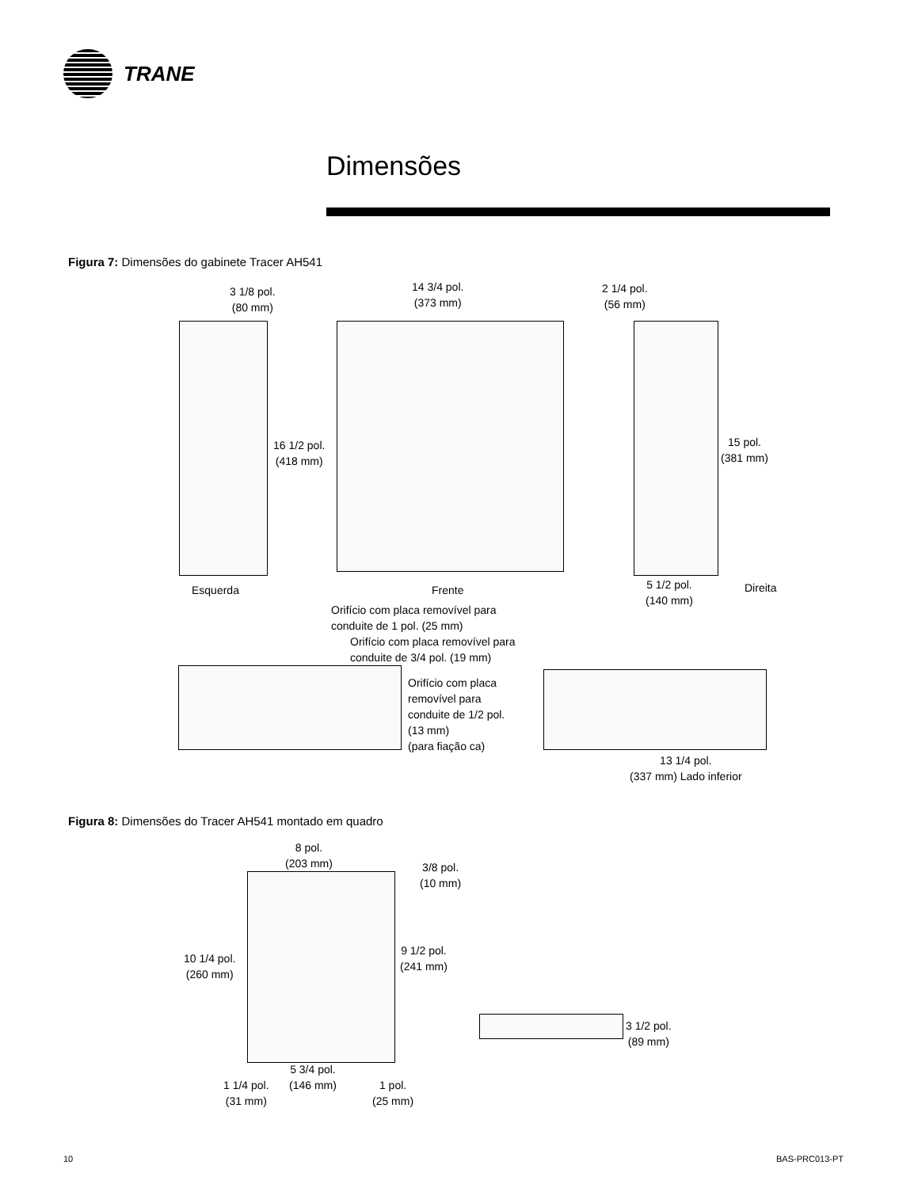TRANE
Dimensões
Figura 7: Dimensões do gabinete Tracer AH541
3 1/8 pol.
(80 mm)
14 3/4 pol.
(373 mm)
2 1/4 pol.
(56 mm)
16 1/2 pol.
(418 mm)
15 pol.
(381 mm)
Esquerda Frente
5 1/2 pol.
(140 mm)
Direita
Orifício com placa removível para
conduite de 1 pol. (25 mm)
Orifício com placa removível para
conduite de 3/4 pol. (19 mm)
Orifício com placa
removível para
conduite de 1/2 pol.
(13 mm)
(para fiação ca)
13 1/4 pol.
(337 mm) Lado inferior
Figura 8: Dimensões do Tracer AH541 montado em quadro
8 pol.
(203 mm)
3/8 pol.
(10 mm)
10 1/4 pol.
(260 mm)
9 1/2 pol.
(241 mm)
3 1/2 pol.
(89 mm)
5 3/4 pol.
(146 mm)
1 1/4 pol.
(31 mm)
1 pol.
(25 mm)
10 BAS-PRC013-PT